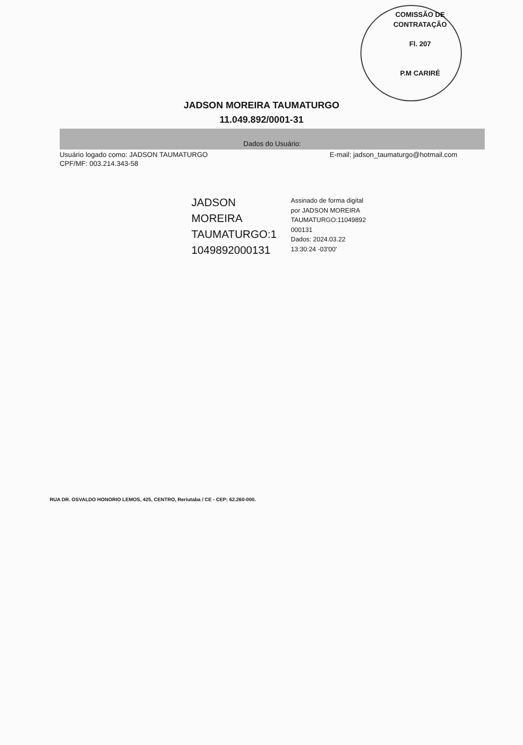COMISSÃO DE CONTRATAÇÃO
Fl. 207
P.M CARIRÉ
JADSON MOREIRA TAUMATURGO
11.049.892/0001-31
Dados do Usuário:
Usuário logado como: JADSON TAUMATURGO E-mail: jadson_taumaturgo@hotmail.com
CPF/MF: 003.214.343-58
JADSON
MOREIRA
TAUMATURGO:1
1049892000131
Assinado de forma digital
por JADSON MOREIRA
TAUMATURGO:11049892
000131
Dados: 2024.03.22
13:30:24 -03'00'
RUA DR. OSVALDO HONORIO LEMOS, 425, CENTRO, Reriutaba / CE - CEP: 62.260-000.